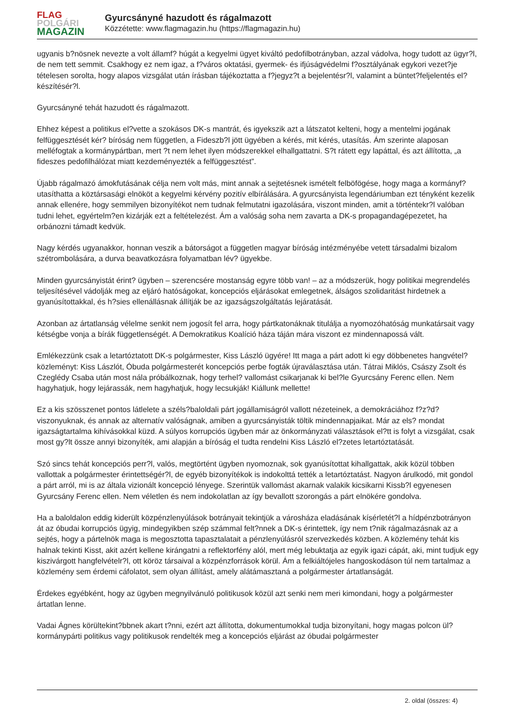FLAG
POLGÁRI
MAGAZIN
Gyurcsányné hazudott és rágalmazott
Közzétette: www.flagmagazin.hu (https://flagmagazin.hu)
ugyanis b?nösnek nevezte a volt államf? húgát a kegyelmi ügyet kiváltó pedofilbotrányban, azzal vádolva, hogy tudott az ügyr?l, de nem tett semmit. Csakhogy ez nem igaz, a f?város oktatási, gyermek- és ifjúságvédelmi f?osztályának egykori vezet?je tételesen sorolta, hogy alapos vizsgálat után írásban tájékoztatta a f?jegyz?t a bejelentésr?l, valamint a büntet?feljelentés el?készítésér?l.
Gyurcsányné tehát hazudott és rágalmazott.
Ehhez képest a politikus el?vette a szokásos DK-s mantrát, és igyekszik azt a látszatot kelteni, hogy a mentelmi jogának felfüggesztését kér? bíróság nem független, a Fideszb?l jött ügyében a kérés, mit kérés, utasítás. Ám szerinte alaposan melléfogtak a kormánypártban, mert ?t nem lehet ilyen módszerekkel elhallgattatni. S?t rátett egy lapáttal, és azt állította, „a fideszes pedofilhálózat miatt kezdeményezték a felfüggesztést”.
Újabb rágalmazó ámokfutásának célja nem volt más, mint annak a sejtetésnek ismételt felböfögése, hogy maga a kormányf? utasíthatta a köztársasági elnököt a kegyelmi kérvény pozitív elbírálására. A gyurcsányista legendáriumban ezt tényként kezelik annak ellenére, hogy semmilyen bizonyítékot nem tudnak felmutatni igazolására, viszont minden, amit a történtekr?l valóban tudni lehet, egyértelm?en kizárják ezt a feltételezést. Ám a valóság soha nem zavarta a DK-s propagandagépezetet, ha orbánozni támadt kedvük.
Nagy kérdés ugyanakkor, honnan veszik a bátorságot a független magyar bíróság intézményébe vetett társadalmi bizalom szétrombolására, a durva beavatkozásra folyamatban lév? ügyekbe.
Minden gyurcsányistát érint? ügyben – szerencsére mostanság egyre több van! – az a módszerük, hogy politikai megrendelés teljesítésével vádolják meg az eljáró hatóságokat, koncepciós eljárásokat emlegetnek, álságos szolidaritást hirdetnek a gyanúsítottakkal, és h?sies ellenállásnak állítják be az igazságszolgáltatás lejáratását.
Azonban az ártatlanság vélelme senkit nem jogosít fel arra, hogy pártkatonáknak titulálja a nyomozóhatóság munkatársait vagy kétségbe vonja a bírák függetlenségét. A Demokratikus Koalíció háza táján mára viszont ez mindennapossá vált.
Emlékezzünk csak a letartóztatott DK-s polgármester, Kiss László ügyére! Itt maga a párt adott ki egy döbbenetes hangvétel? közleményt: Kiss Lászlót, Óbuda polgármesterét koncepciós perbe fogták újraválasztása után. Tátrai Miklós, Császy Zsolt és Czeglédy Csaba után most nála próbálkoznak, hogy terhel? vallomást csikarjanak ki bel?le Gyurcsány Ferenc ellen. Nem hagyhatjuk, hogy lejárassák, nem hagyhatjuk, hogy lecsukják! Kiállunk mellette!
Ez a kis szösszenet pontos látlelete a széls?baloldali párt jogállamiságról vallott nézeteinek, a demokráciához f?z?d? viszonyuknak, és annak az alternatív valóságnak, amiben a gyurcsányisták töltik mindennapjaikat. Már az els? mondat igazságtartalma kihívásokkal küzd. A súlyos korrupciós ügyben már az önkormányzati választások el?tt is folyt a vizsgálat, csak most gy?lt össze annyi bizonyíték, ami alapján a bíróság el tudta rendelni Kiss László el?zetes letartóztatását.
Szó sincs tehát koncepciós perr?l, valós, megtörtént ügyben nyomoznak, sok gyanúsítottat kihallgattak, akik közül többen vallottak a polgármester érintettségér?l, de egyéb bizonyítékok is indokolttá tették a letartóztatást. Nagyon árulkodó, mit gondol a párt arról, mi is az általa vizionált koncepció lényege. Szerintük vallomást akarnak valakik kicsikarni Kissb?l egyenesen Gyurcsány Ferenc ellen. Nem véletlen és nem indokolatlan az így bevallott szorongás a párt elnökére gondolva.
Ha a baloldalon eddig kiderült közpénzlenyúlások botrányait tekintjük a városháza eladásának kísérletét?l a hídpénzbotrányon át az óbudai korrupciós ügyig, mindegyikben szép számmal felt?nnek a DK-s érintettek, így nem t?nik rágalmazásnak az a sejtés, hogy a pártelnök maga is megosztotta tapasztalatait a pénzlenyúlásról szervezkedés közben. A közlemény tehát kis halnak tekinti Kisst, akit azért kellene kirángatni a reflektorfény alól, mert még lebuktatja az egyik igazi cápát, aki, mint tudjuk egy kiszivárgott hangfelvételr?l, ott köröz társaival a közpénzforrások körül. Ám a felkiáltójeles hangoskodáson túl nem tartalmaz a közlemény sem érdemi cáfolatot, sem olyan állítást, amely alátámasztaná a polgármester ártatlanságát.
Érdekes egyébként, hogy az ügyben megnyilvánuló politikusok közül azt senki nem meri kimondani, hogy a polgármester ártatlan lenne.
Vadai Ágnes körültekint?bbnek akart t?nni, ezért azt állította, dokumentumokkal tudja bizonyítani, hogy magas polcon ül? kormánypárti politikus vagy politikusok rendelték meg a koncepciós eljárást az óbudai polgármester
2. oldal (összes: 4)